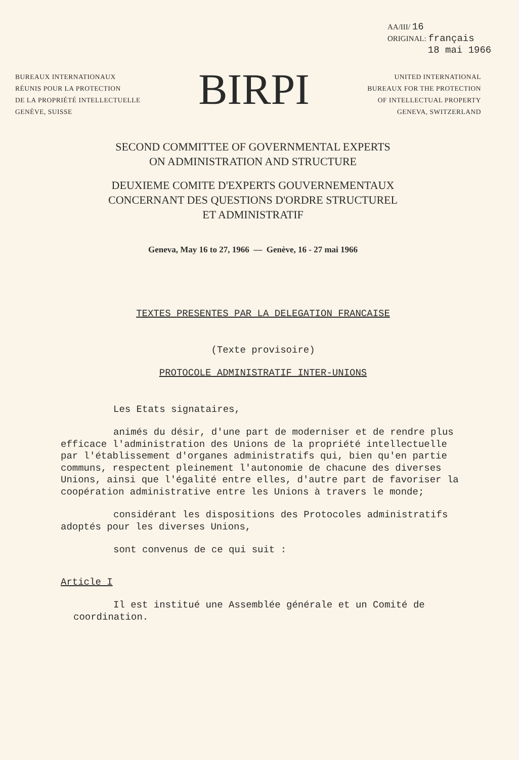AA/III/ 16
ORIGINAL: français
18 mai 1966
BUREAUX INTERNATIONAUX
RÉUNIS POUR LA PROTECTION
DE LA PROPRIÉTÉ INTELLECTUELLE
GENÈVE, SUISSE
BIRPI
UNITED INTERNATIONAL
BUREAUX FOR THE PROTECTION
OF INTELLECTUAL PROPERTY
GENEVA, SWITZERLAND
SECOND COMMITTEE OF GOVERNMENTAL EXPERTS
ON ADMINISTRATION AND STRUCTURE
DEUXIEME COMITE D'EXPERTS GOUVERNEMENTAUX
CONCERNANT DES QUESTIONS D'ORDRE STRUCTUREL
ET ADMINISTRATIF
Geneva, May 16 to 27, 1966 — Genève, 16 - 27 mai 1966
TEXTES PRESENTES PAR LA DELEGATION FRANCAISE
(Texte provisoire)
PROTOCOLE ADMINISTRATIF INTER-UNIONS
Les Etats signataires,
animés du désir, d'une part de moderniser et de rendre plus efficace l'administration des Unions de la propriété intellectuelle par l'établissement d'organes administratifs qui, bien qu'en partie communs, respectent pleinement l'autonomie de chacune des diverses Unions, ainsi que l'égalité entre elles, d'autre part de favoriser la coopération administrative entre les Unions à travers le monde;
considérant les dispositions des Protocoles administratifs adoptés pour les diverses Unions,
sont convenus de ce qui suit :
Article I
Il est institué une Assemblée générale et un Comité de coordination.